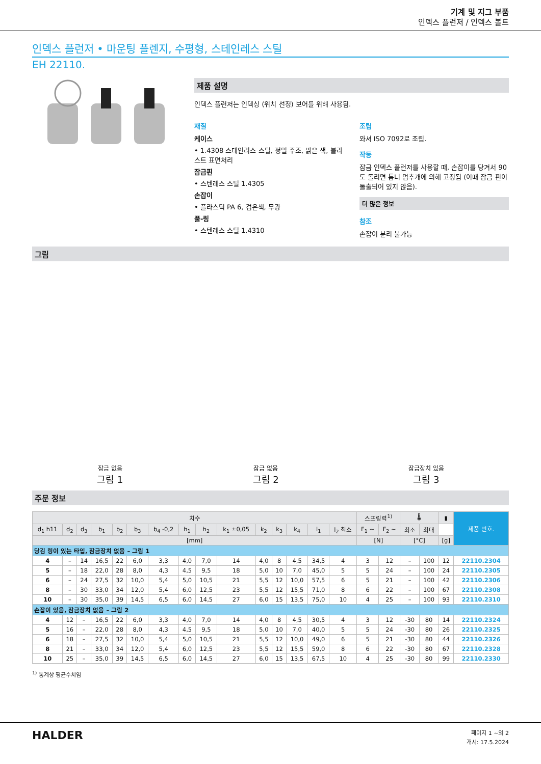기계 및 지그 부품
인덱스 플런저 / 인덱스 볼트
인덱스 플런저 • 마운팅 플렌지, 수평형, 스테인레스 스틸
EH 22110.
제품 설명
인덱스 플런저는 인덱싱 (위치 선정) 보어를 위해 사용됨.
재질
케이스
• 1.4308 스테인리스 스틸, 정밀 주조, 밝은 색, 블라스트 표면처리
잠금핀
• 스텐레스 스틸 1.4305
손잡이
• 플라스틱 PA 6, 검은색, 무광
풀-링
• 스텐레스 스틸 1.4310
조립
와셔 ISO 7092로 조립.
작동
잠금 인덱스 플런저를 사용할 때, 손잡이를 당겨서 90도 돌리면 톱니 멈추개에 의해 고정됨 (이때 잠금 핀이 돌출되어 있지 않음).
더 많은 정보
참조
손잡이 분리 불가능
그림
잠금 없음
그림 1
잠금 없음
그림 2
잠금장치 있음
그림 3
주문 정보
| 치수 | | | | | | | | | | | | | | | 스프링력<sup>1)</sup> | | 🌡 | | ▮ | 제품 번호. |
| --- | --- | --- | --- | --- | --- | --- | --- | --- | --- | --- | --- | --- | --- | --- | --- | --- | --- | --- | --- | --- |
| d<sub>1</sub> h11 | d<sub>2</sub> | d<sub>3</sub> | b<sub>1</sub> | b<sub>2</sub> | b<sub>3</sub> | b<sub>4</sub> -0,2 | h<sub>1</sub> | h<sub>2</sub> | k<sub>1</sub> ±0,05 | k<sub>2</sub> | k<sub>3</sub> | k<sub>4</sub> | l<sub>1</sub> | l<sub>2</sub> 최소 | F<sub>1</sub> ~ | F<sub>2</sub> ~ | 최소 | 최대 | | |
| [mm] | | | | | | | | | | | | | | | [N] | | [°C] | | [g] | |
| 당김 링이 있는 타입, 잠금장치 없음 – 그림 1 | | | | | | | | | | | | | | | | | | | | |
| 4 | – | 14 | 16,5 | 22 | 6,0 | 3,3 | 4,0 | 7,0 | 14 | 4,0 | 8 | 4,5 | 34,5 | 4 | 3 | 12 | – | 100 | 12 | 22110.2304 |
| 5 | – | 18 | 22,0 | 28 | 8,0 | 4,3 | 4,5 | 9,5 | 18 | 5,0 | 10 | 7,0 | 45,0 | 5 | 5 | 24 | – | 100 | 24 | 22110.2305 |
| 6 | – | 24 | 27,5 | 32 | 10,0 | 5,4 | 5,0 | 10,5 | 21 | 5,5 | 12 | 10,0 | 57,5 | 6 | 5 | 21 | – | 100 | 42 | 22110.2306 |
| 8 | – | 30 | 33,0 | 34 | 12,0 | 5,4 | 6,0 | 12,5 | 23 | 5,5 | 12 | 15,5 | 71,0 | 8 | 6 | 22 | – | 100 | 67 | 22110.2308 |
| 10 | – | 30 | 35,0 | 39 | 14,5 | 6,5 | 6,0 | 14,5 | 27 | 6,0 | 15 | 13,5 | 75,0 | 10 | 4 | 25 | – | 100 | 93 | 22110.2310 |
| 손잡이 있음, 잠금장치 없음 – 그림 2 | | | | | | | | | | | | | | | | | | | | |
| 4 | 12 | – | 16,5 | 22 | 6,0 | 3,3 | 4,0 | 7,0 | 14 | 4,0 | 8 | 4,5 | 30,5 | 4 | 3 | 12 | -30 | 80 | 14 | 22110.2324 |
| 5 | 16 | – | 22,0 | 28 | 8,0 | 4,3 | 4,5 | 9,5 | 18 | 5,0 | 10 | 7,0 | 40,0 | 5 | 5 | 24 | -30 | 80 | 26 | 22110.2325 |
| 6 | 18 | – | 27,5 | 32 | 10,0 | 5,4 | 5,0 | 10,5 | 21 | 5,5 | 12 | 10,0 | 49,0 | 6 | 5 | 21 | -30 | 80 | 44 | 22110.2326 |
| 8 | 21 | – | 33,0 | 34 | 12,0 | 5,4 | 6,0 | 12,5 | 23 | 5,5 | 12 | 15,5 | 59,0 | 8 | 6 | 22 | -30 | 80 | 67 | 22110.2328 |
| 10 | 25 | – | 35,0 | 39 | 14,5 | 6,5 | 6,0 | 14,5 | 27 | 6,0 | 15 | 13,5 | 67,5 | 10 | 4 | 25 | -30 | 80 | 99 | 22110.2330 |
<sup>1)</sup> 통계상 평균수치임
HALDER
페이지 1 ~의 2
개시: 17.5.2024